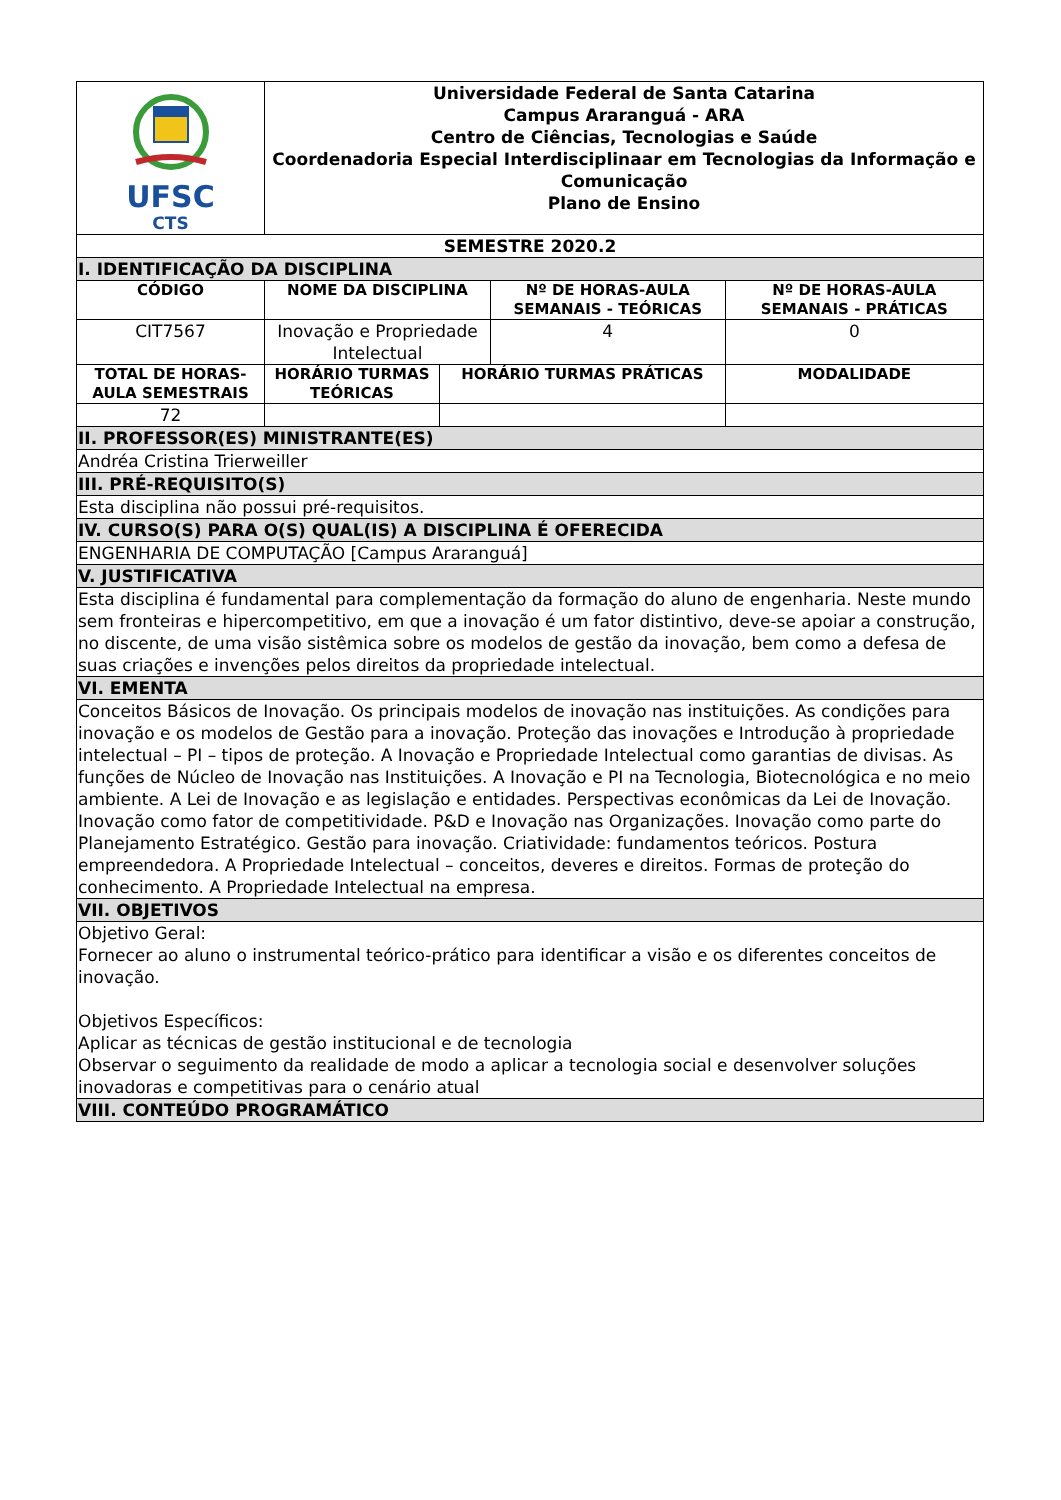| UFSC CTS | Universidade Federal de Santa Catarina Campus Araranguá - ARA Centro de Ciências, Tecnologias e Saúde Coordenadoria Especial Interdisciplinaar em Tecnologias da Informação e Comunicação Plano de Ensino | | | |
| SEMESTRE 2020.2 | | | | |
| I. IDENTIFICAÇÃO DA DISCIPLINA | | | | |
| CÓDIGO | NOME DA DISCIPLINA | | Nº DE HORAS-AULA SEMANAIS - TEÓRICAS | Nº DE HORAS-AULA SEMANAIS - PRÁTICAS |
| CIT7567 | Inovação e Propriedade Intelectual | | 4 | 0 |
| TOTAL DE HORAS-AULA SEMESTRAIS | HORÁRIO TURMAS TEÓRICAS | HORÁRIO TURMAS PRÁTICAS | | MODALIDADE |
| 72 | | | | |
| II. PROFESSOR(ES) MINISTRANTE(ES) | | | | |
| Andréa Cristina Trierweiller | | | | |
| III. PRÉ-REQUISITO(S) | | | | |
| Esta disciplina não possui pré-requisitos. | | | | |
| IV. CURSO(S) PARA O(S) QUAL(IS) A DISCIPLINA É OFERECIDA | | | | |
| ENGENHARIA DE COMPUTAÇÃO [Campus Araranguá] | | | | |
| V. JUSTIFICATIVA | | | | |
| Esta disciplina é fundamental para complementação da formação do aluno de engenharia. Neste mundo sem fronteiras e hipercompetitivo, em que a inovação é um fator distintivo, deve-se apoiar a construção, no discente, de uma visão sistêmica sobre os modelos de gestão da inovação, bem como a defesa de suas criações e invenções pelos direitos da propriedade intelectual. | | | | |
| VI. EMENTA | | | | |
| Conceitos Básicos de Inovação. Os principais modelos de inovação nas instituições. As condições para inovação e os modelos de Gestão para a inovação. Proteção das inovações e Introdução à propriedade intelectual – PI – tipos de proteção. A Inovação e Propriedade Intelectual como garantias de divisas. As funções de Núcleo de Inovação nas Instituições. A Inovação e PI na Tecnologia, Biotecnológica e no meio ambiente. A Lei de Inovação e as legislação e entidades. Perspectivas econômicas da Lei de Inovação. Inovação como fator de competitividade. P&D e Inovação nas Organizações. Inovação como parte do Planejamento Estratégico. Gestão para inovação. Criatividade: fundamentos teóricos. Postura empreendedora. A Propriedade Intelectual – conceitos, deveres e direitos. Formas de proteção do conhecimento. A Propriedade Intelectual na empresa. | | | | |
| VII. OBJETIVOS | | | | |
| Objetivo Geral: Fornecer ao aluno o instrumental teórico-prático para identificar a visão e os diferentes conceitos de inovação. Objetivos Específicos: Aplicar as técnicas de gestão institucional e de tecnologia Observar o seguimento da realidade de modo a aplicar a tecnologia social e desenvolver soluções inovadoras e competitivas para o cenário atual | | | | |
| VIII. CONTEÚDO PROGRAMÁTICO | | | | |